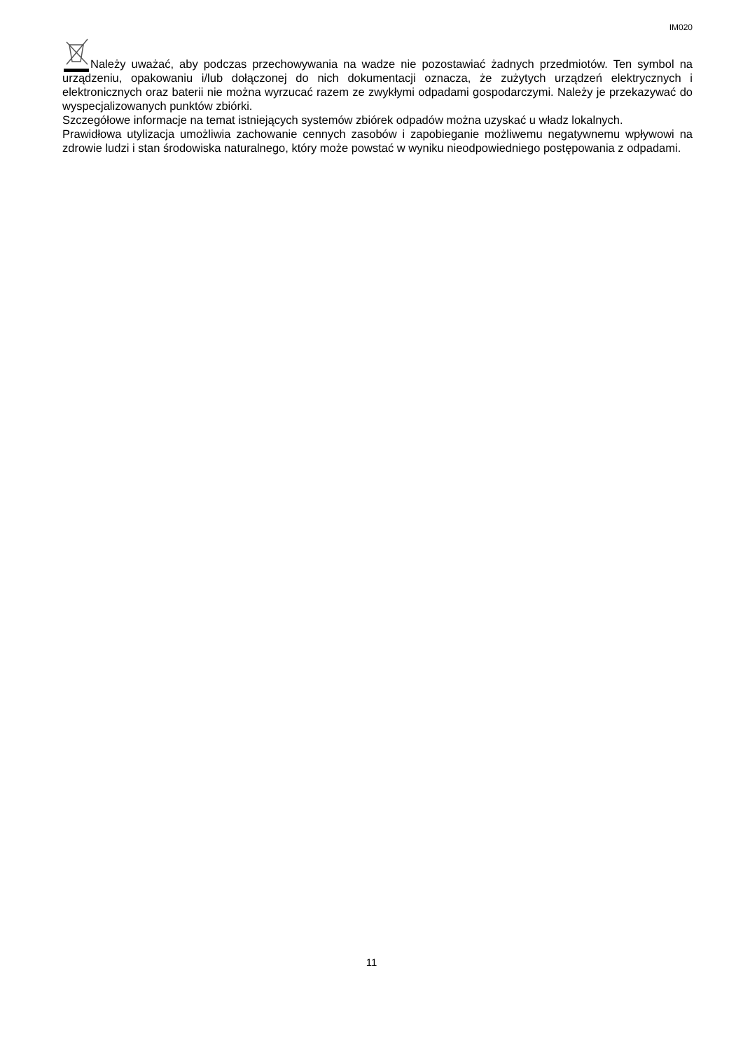IM020
Należy uważać, aby podczas przechowywania na wadze nie pozostawiać żadnych przedmiotów. Ten symbol na urządzeniu, opakowaniu i/lub dołączonej do nich dokumentacji oznacza, że zużytych urządzeń elektrycznych i elektronicznych oraz baterii nie można wyrzucać razem ze zwykłymi odpadami gospodarczymi. Należy je przekazywać do wyspecjalizowanych punktów zbiórki.
Szczegółowe informacje na temat istniejących systemów zbiórek odpadów można uzyskać u władz lokalnych.
Prawidłowa utylizacja umożliwia zachowanie cennych zasobów i zapobieganie możliwemu negatywnemu wpływowi na zdrowie ludzi i stan środowiska naturalnego, który może powstać w wyniku nieodpowiedniego postępowania z odpadami.
11